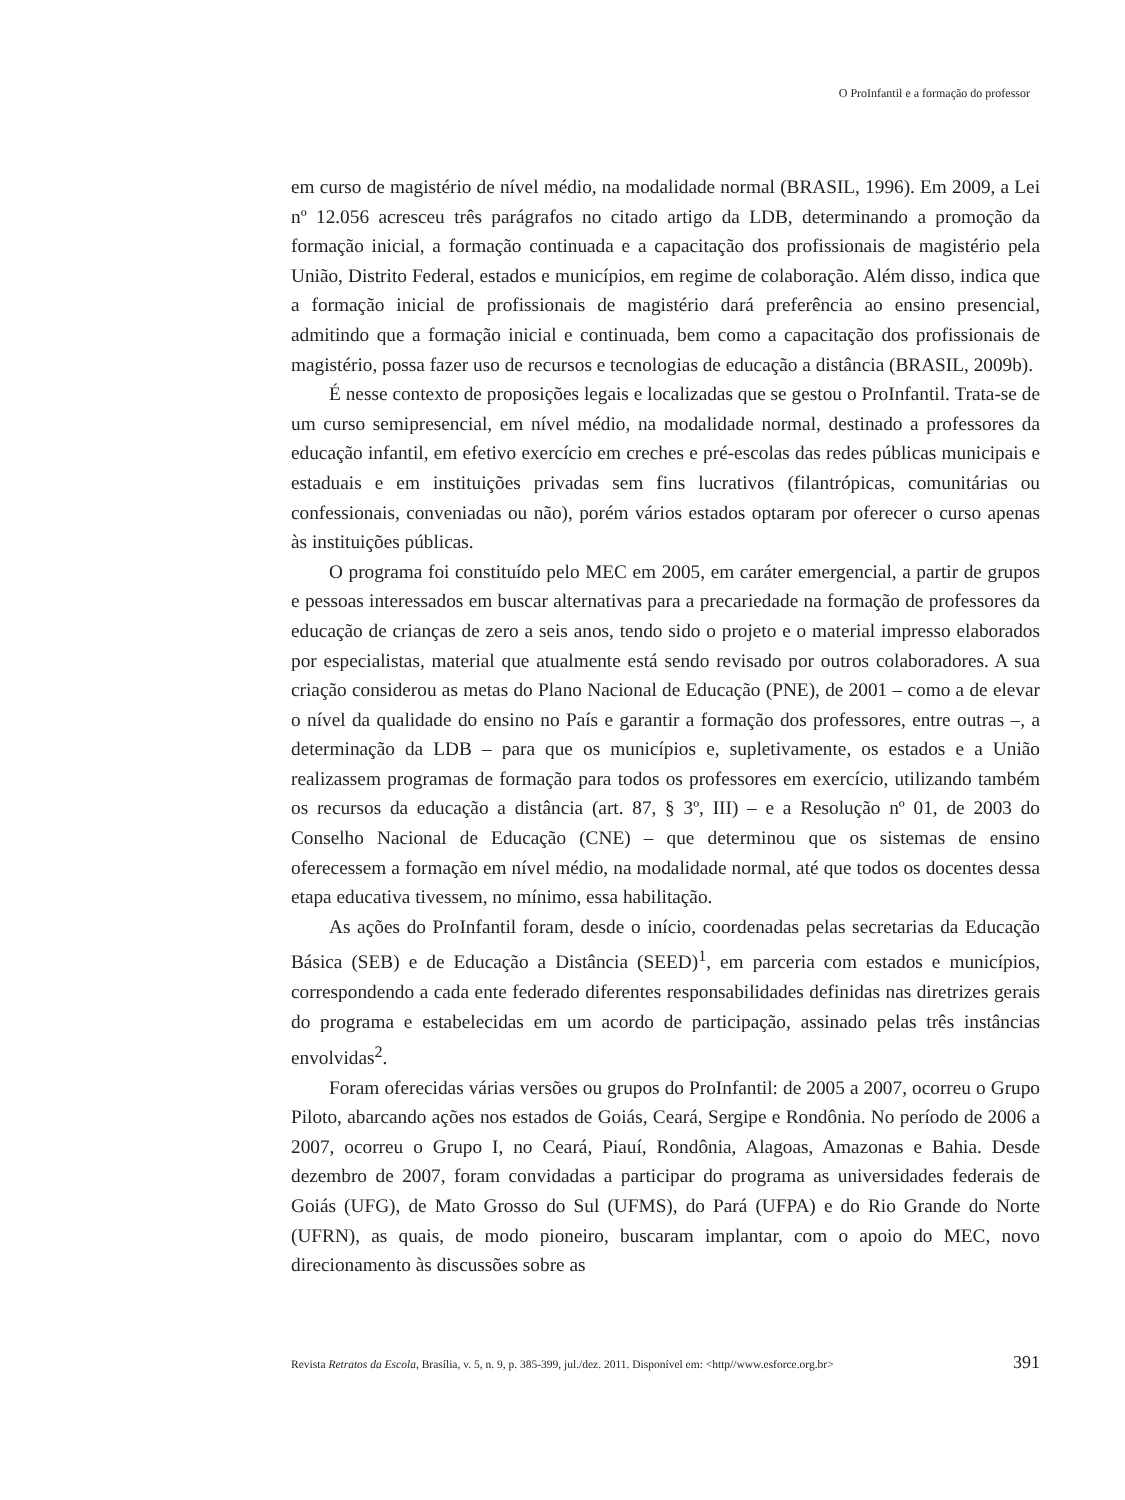O ProInfantil e a formação do professor
em curso de magistério de nível médio, na modalidade normal (BRASIL, 1996). Em 2009, a Lei nº 12.056 acresceu três parágrafos no citado artigo da LDB, determinando a promoção da formação inicial, a formação continuada e a capacitação dos profissionais de magistério pela União, Distrito Federal, estados e municípios, em regime de colaboração. Além disso, indica que a formação inicial de profissionais de magistério dará preferência ao ensino presencial, admitindo que a formação inicial e continuada, bem como a capacitação dos profissionais de magistério, possa fazer uso de recursos e tecnologias de educação a distância (BRASIL, 2009b).
É nesse contexto de proposições legais e localizadas que se gestou o ProInfantil. Trata-se de um curso semipresencial, em nível médio, na modalidade normal, destinado a professores da educação infantil, em efetivo exercício em creches e pré-escolas das redes públicas municipais e estaduais e em instituições privadas sem fins lucrativos (filantrópicas, comunitárias ou confessionais, conveniadas ou não), porém vários estados optaram por oferecer o curso apenas às instituições públicas.
O programa foi constituído pelo MEC em 2005, em caráter emergencial, a partir de grupos e pessoas interessados em buscar alternativas para a precariedade na formação de professores da educação de crianças de zero a seis anos, tendo sido o projeto e o material impresso elaborados por especialistas, material que atualmente está sendo revisado por outros colaboradores. A sua criação considerou as metas do Plano Nacional de Educação (PNE), de 2001 – como a de elevar o nível da qualidade do ensino no País e garantir a formação dos professores, entre outras –, a determinação da LDB – para que os municípios e, supletivamente, os estados e a União realizassem programas de formação para todos os professores em exercício, utilizando também os recursos da educação a distância (art. 87, § 3º, III) – e a Resolução nº 01, de 2003 do Conselho Nacional de Educação (CNE) – que determinou que os sistemas de ensino oferecessem a formação em nível médio, na modalidade normal, até que todos os docentes dessa etapa educativa tivessem, no mínimo, essa habilitação.
As ações do ProInfantil foram, desde o início, coordenadas pelas secretarias da Educação Básica (SEB) e de Educação a Distância (SEED)<sup>1</sup>, em parceria com estados e municípios, correspondendo a cada ente federado diferentes responsabilidades definidas nas diretrizes gerais do programa e estabelecidas em um acordo de participação, assinado pelas três instâncias envolvidas<sup>2</sup>.
Foram oferecidas várias versões ou grupos do ProInfantil: de 2005 a 2007, ocorreu o Grupo Piloto, abarcando ações nos estados de Goiás, Ceará, Sergipe e Rondônia. No período de 2006 a 2007, ocorreu o Grupo I, no Ceará, Piauí, Rondônia, Alagoas, Amazonas e Bahia. Desde dezembro de 2007, foram convidadas a participar do programa as universidades federais de Goiás (UFG), de Mato Grosso do Sul (UFMS), do Pará (UFPA) e do Rio Grande do Norte (UFRN), as quais, de modo pioneiro, buscaram implantar, com o apoio do MEC, novo direcionamento às discussões sobre as
Revista Retratos da Escola, Brasília, v. 5, n. 9, p. 385-399, jul./dez. 2011. Disponível em: <http//www.esforce.org.br> 391